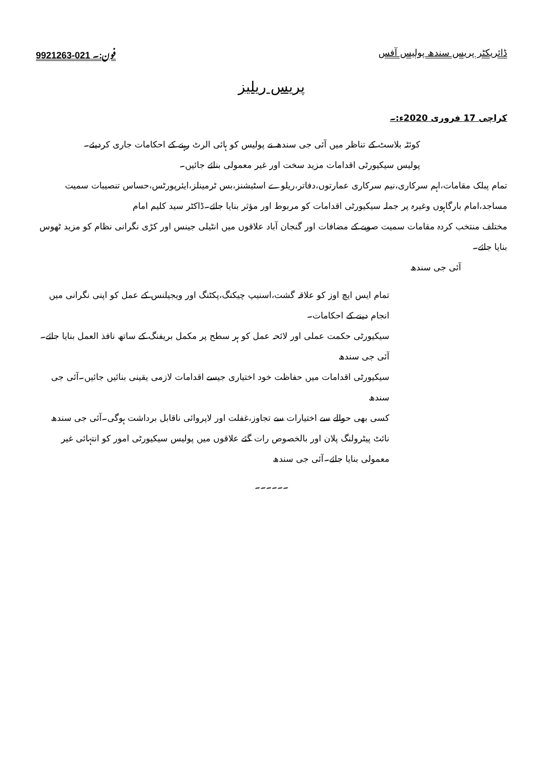ڈائریکٹر پریس سندھ پولیس آفس فون:۔ 021-9921263
پریس ریلیز
کراچی 17 فروری 2020ء:۔
کوئٹہ بلاسٹ کے تناظر میں آئی جی سندھ نے پولیس کو ہائی الرٹ رہنے کے احکامات جاری کردیئے۔
پولیس سیکیورٹی اقدامات مزید سخت اور غیر معمولی بنائے جائیں۔
تمام پبلک مقامات،اہم سرکاری،نیم سرکاری عمارتوں،دفاتر،ریلوے اسٹیشنز،بس ٹرمینلز،ایئرپورٹس،حساس تنصیبات سمیت مساجد،امام بارگاہوں وغیرہ پر جملہ سیکیورٹی اقدامات کو مربوط اور مؤثر بنایا جائے۔ڈاکٹر سید کلیم امام
مختلف منتخب کردہ مقامات سمیت صوبے کے مضافات اور گنجان آباد علاقوں میں انٹیلی جینس اور کڑی نگرانی نظام کو مزید ٹھوس بنایا جائے۔
آئی جی سندھ
تمام ایس ایچ اوز کو علاقہ گشت،اسنیپ چیکنگ،پکٹنگ اور ویجیلنس کے عمل کو اپنی نگرانی میں انجام دینے کے احکامات۔
سیکیورٹی حکمت عملی اور لائحہ عمل کو ہر سطح پر مکمل بریفنگ کے ساتھ نافذ العمل بنایا جائے۔آئی جی سندھ
سیکیورٹی اقدامات میں حفاظت خود اختیاری جیسے اقدامات لازمی یقینی بنائیں جائیں۔آئی جی سندھ
کسی بھی حوالے سے اختیارات سے تجاوز،غفلت اور لاپروائی ناقابل برداشت ہوگی۔آئی جی سندھ
نائٹ پیٹرولنگ پلان اور بالخصوص رات گئے علاقوں میں پولیس سیکیورٹی امور کو انتہائی غیر معمولی بنایا جائے۔آئی جی سندھ
۔۔۔۔۔۔